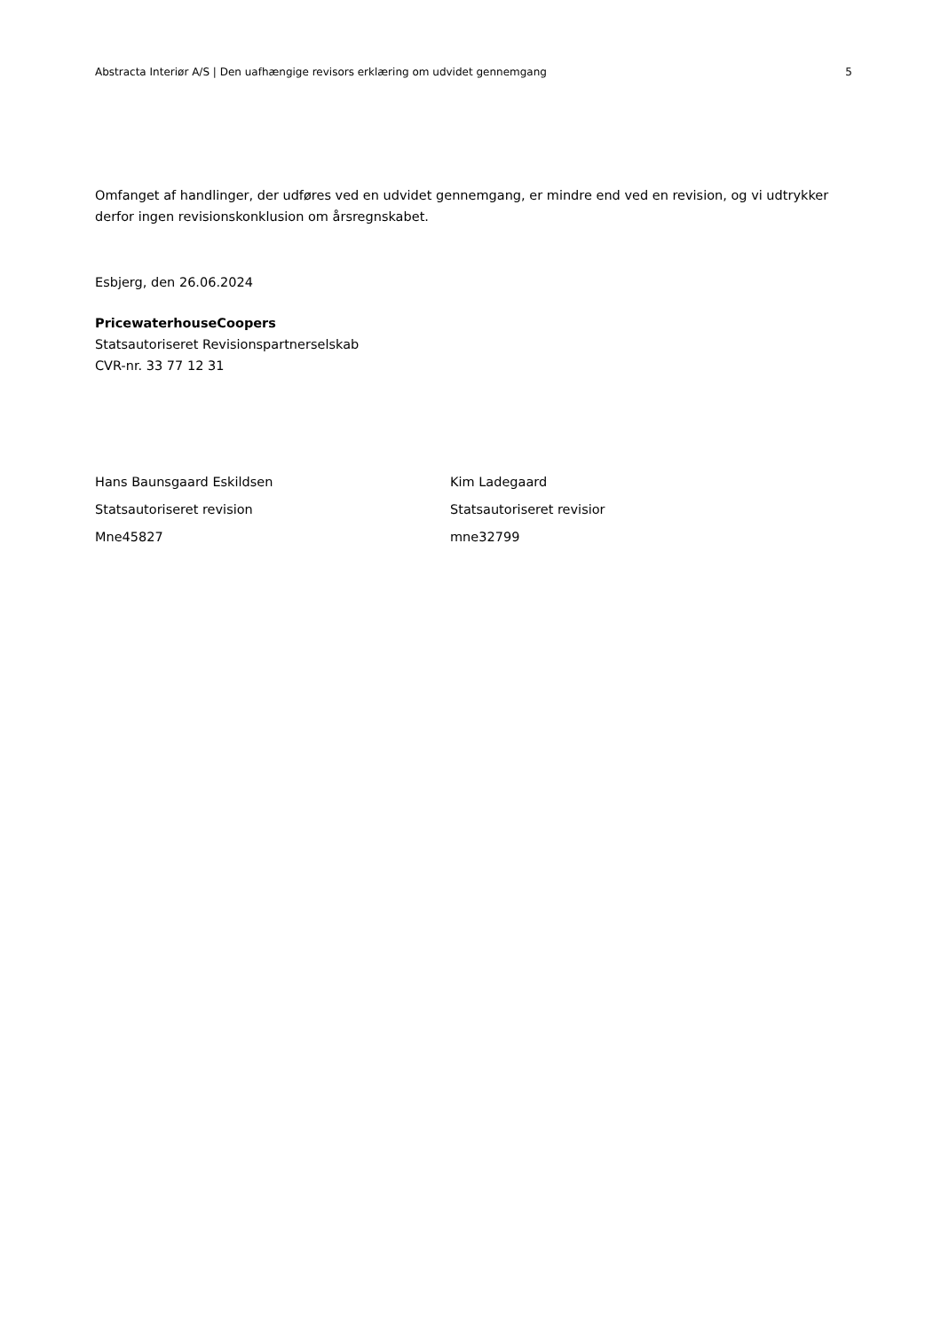Abstracta Interiør A/S | Den uafhængige revisors erklæring om udvidet gennemgang 5
Omfanget af handlinger, der udføres ved en udvidet gennemgang, er mindre end ved en revision, og vi udtrykker derfor ingen revisionskonklusion om årsregnskabet.
Esbjerg, den 26.06.2024
PricewaterhouseCoopers
Statsautoriseret Revisionspartnerselskab
CVR-nr. 33 77 12 31
Hans Baunsgaard Eskildsen
Statsautoriseret revision
Mne45827
Kim Ladegaard
Statsautoriseret revisior
mne32799